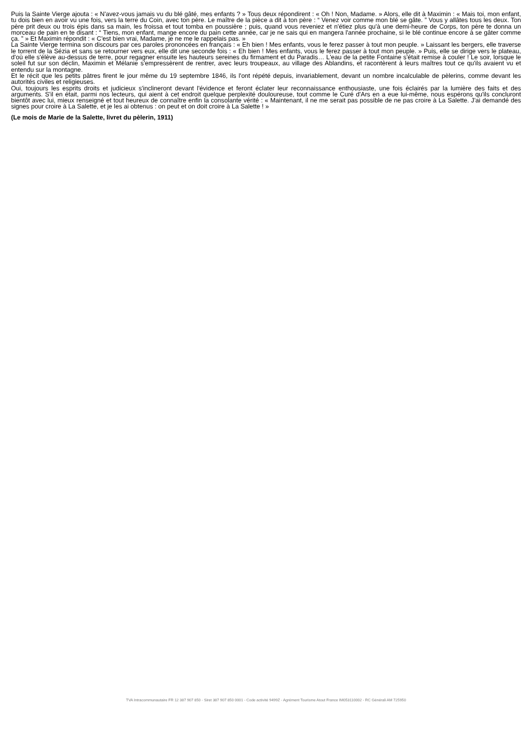Puis la Sainte Vierge ajouta : « N'avez-vous jamais vu du blé gâté, mes enfants ? » Tous deux répondirent : « Oh ! Non, Madame. » Alors, elle dit à Maximin : « Mais toi, mon enfant, tu dois bien en avoir vu une fois, vers la terre du Coin, avec ton père. Le maître de la pièce a dit à ton père : “ Venez voir comme mon blé se gâte. ” Vous y allâtes tous les deux. Ton père prit deux ou trois épis dans sa main, les froissa et tout tomba en poussière ; puis, quand vous reveniez et n'étiez plus qu'à une demi-heure de Corps, ton père te donna un morceau de pain en te disant : “ Tiens, mon enfant, mange encore du pain cette année, car je ne sais qui en mangera l'année prochaine, si le blé continue encore à se gâter comme ça. ” » Et Maximin répondit : « C'est bien vrai, Madame, je ne me le rappelais pas. »
La Sainte Vierge termina son discours par ces paroles prononcées en français : « Eh bien ! Mes enfants, vous le ferez passer à tout mon peuple. » Laissant les bergers, elle traverse le torrent de la Sézia et sans se retourner vers eux, elle dit une seconde fois : « Eh bien ! Mes enfants, vous le ferez passer à tout mon peuple. » Puis, elle se dirige vers le plateau, d'où elle s'élève au-dessus de terre, pour regagner ensuite les hauteurs sereines du firmament et du Paradis… L'eau de la petite Fontaine s'était remise à couler ! Le soir, lorsque le soleil fut sur son déclin, Maximin et Mélanie s'empressèrent de rentrer, avec leurs troupeaux, au village des Ablandins, et racontèrent à leurs maîtres tout ce qu'ils avaient vu et entendu sur la montagne.
Et le récit que les petits pâtres firent le jour même du 19 septembre 1846, ils l'ont répété depuis, invariablement, devant un nombre incalculable de pèlerins, comme devant les autorités civiles et religieuses.
Oui, toujours les esprits droits et judicieux s'inclineront devant l'évidence et feront éclater leur reconnaissance enthousiaste, une fois éclairés par la lumière des faits et des arguments. S'il en était, parmi nos lecteurs, qui aient à cet endroit quelque perplexité douloureuse, tout comme le Curé d'Ars en a eue lui-même, nous espérons qu'ils concluront bientôt avec lui, mieux renseigné et tout heureux de connaître enfin la consolante vérité : « Maintenant, il ne me serait pas possible de ne pas croire à La Salette. J'ai demandé des signes pour croire à La Salette, et je les ai obtenus : on peut et on doit croire à La Salette ! »
(Le mois de Marie de la Salette, livret du pèlerin, 1911)
TVA Intracommunautaire FR 12 387 907 850 - Siret 387 907 850 0001 - Code activité 9499Z - Agrément Tourisme Atout France IM053110002 - RC Générali AM 725950